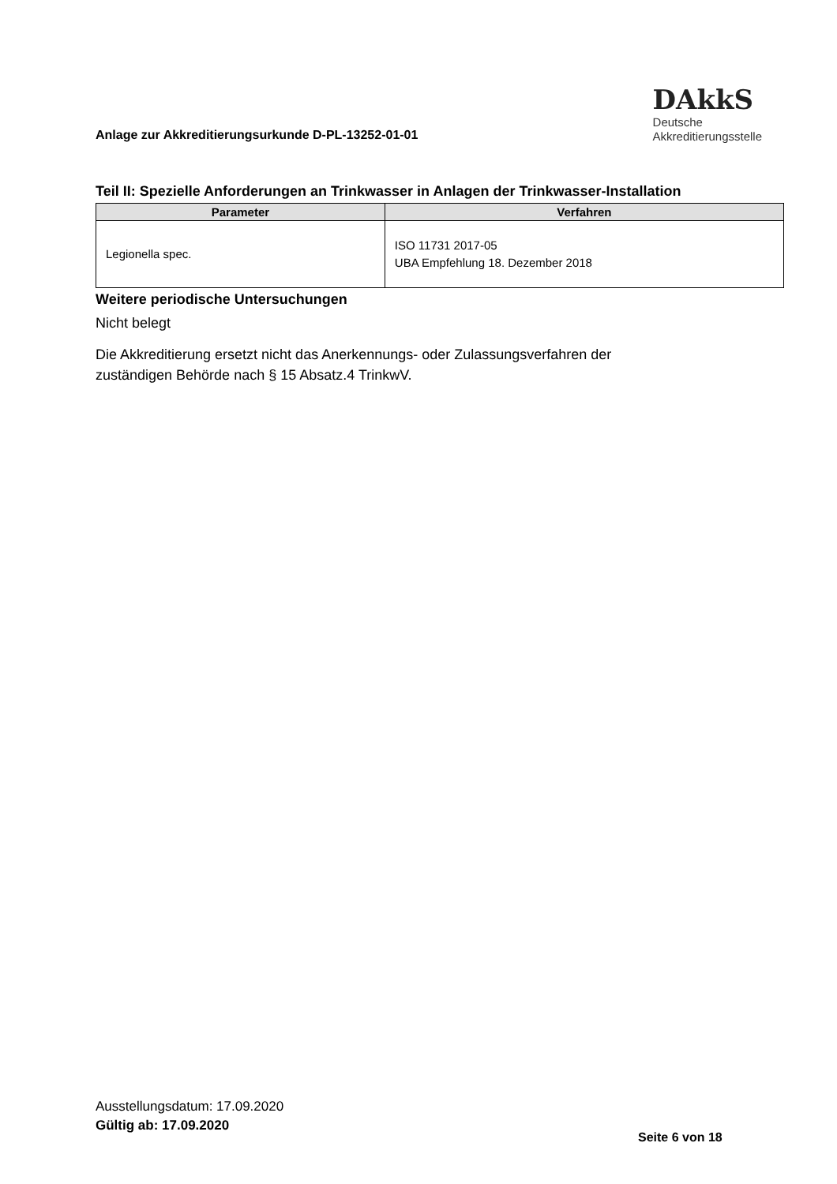Anlage zur Akkreditierungsurkunde D-PL-13252-01-01
DAkkS
Deutsche
Akkreditierungsstelle
Teil II: Spezielle Anforderungen an Trinkwasser in Anlagen der Trinkwasser-Installation
| Parameter | Verfahren |
| --- | --- |
| Legionella spec. | ISO 11731 2017-05 UBA Empfehlung 18. Dezember 2018 |
Weitere periodische Untersuchungen
Nicht belegt
Die Akkreditierung ersetzt nicht das Anerkennungs- oder Zulassungsverfahren der
zuständigen Behörde nach § 15 Absatz.4 TrinkwV.
Ausstellungsdatum: 17.09.2020
Gültig ab: 17.09.2020
Seite 6 von 18